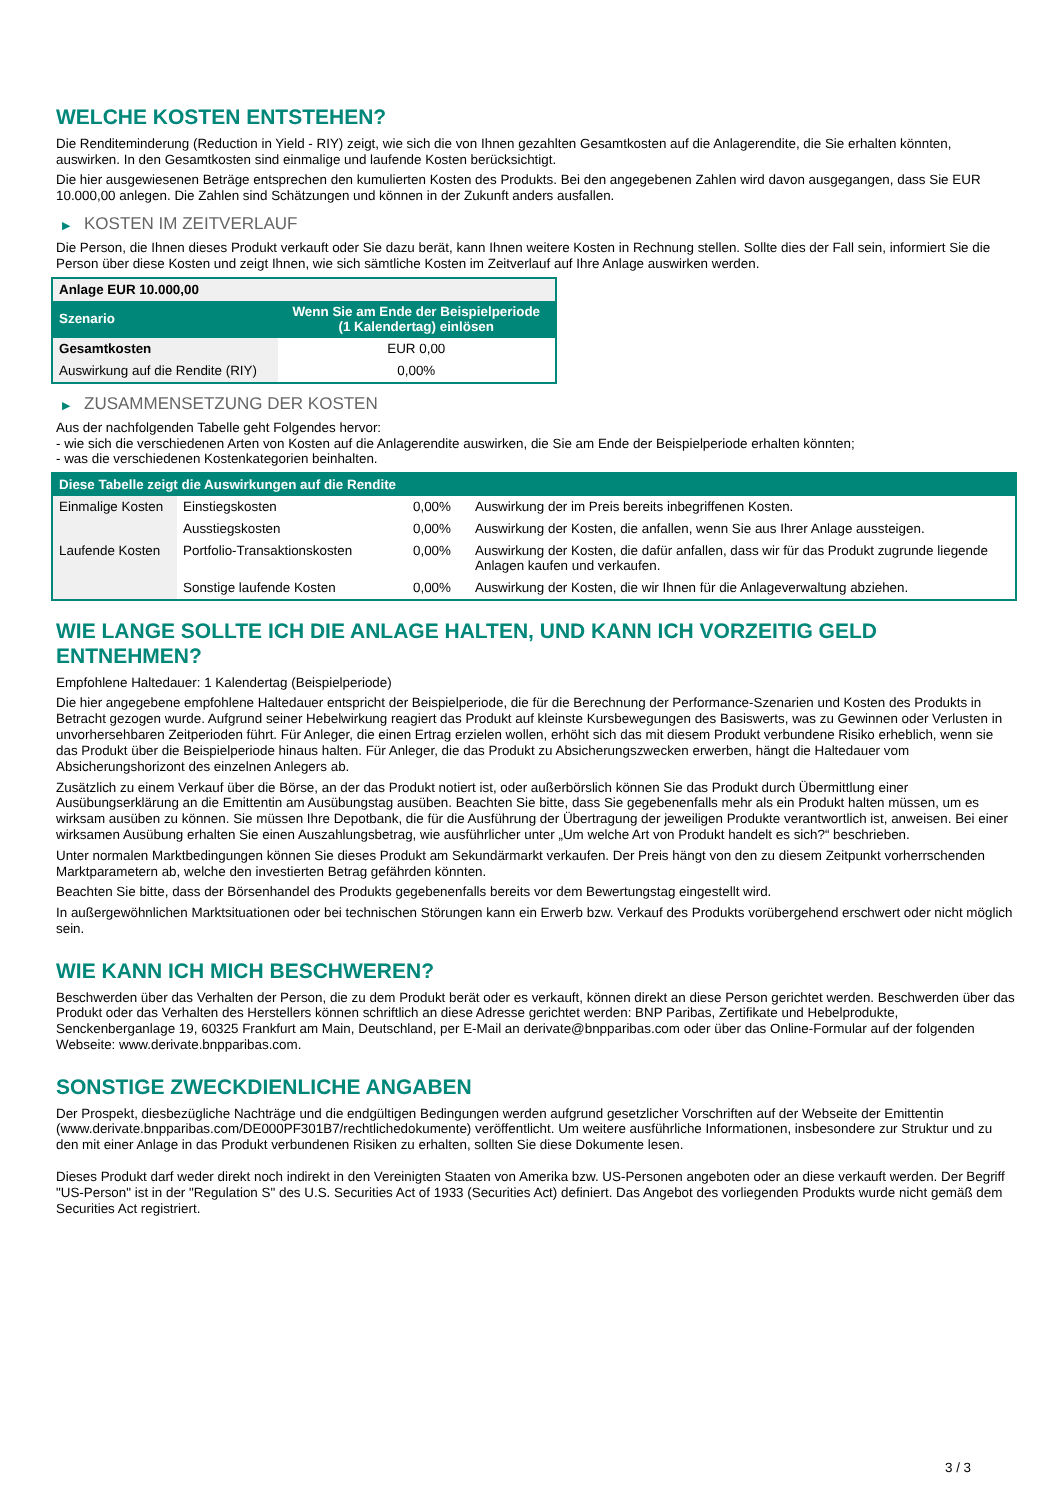WELCHE KOSTEN ENTSTEHEN?
Die Renditeminderung (Reduction in Yield - RIY) zeigt, wie sich die von Ihnen gezahlten Gesamtkosten auf die Anlagerendite, die Sie erhalten könnten, auswirken. In den Gesamtkosten sind einmalige und laufende Kosten berücksichtigt.
Die hier ausgewiesenen Beträge entsprechen den kumulierten Kosten des Produkts. Bei den angegebenen Zahlen wird davon ausgegangen, dass Sie EUR 10.000,00 anlegen. Die Zahlen sind Schätzungen und können in der Zukunft anders ausfallen.
▶ KOSTEN IM ZEITVERLAUF
Die Person, die Ihnen dieses Produkt verkauft oder Sie dazu berät, kann Ihnen weitere Kosten in Rechnung stellen. Sollte dies der Fall sein, informiert Sie die Person über diese Kosten und zeigt Ihnen, wie sich sämtliche Kosten im Zeitverlauf auf Ihre Anlage auswirken werden.
| Anlage EUR 10.000,00 | |
| Szenario | Wenn Sie am Ende der Beispielperiode (1 Kalendertag) einlösen |
| Gesamtkosten | EUR 0,00 |
| Auswirkung auf die Rendite (RIY) | 0,00% |
▶ ZUSAMMENSETZUNG DER KOSTEN
Aus der nachfolgenden Tabelle geht Folgendes hervor:
- wie sich die verschiedenen Arten von Kosten auf die Anlagerendite auswirken, die Sie am Ende der Beispielperiode erhalten könnten;
- was die verschiedenen Kostenkategorien beinhalten.
| Diese Tabelle zeigt die Auswirkungen auf die Rendite | | | |
| Einmalige Kosten | Einstiegskosten | 0,00% | Auswirkung der im Preis bereits inbegriffenen Kosten. |
| | Ausstiegskosten | 0,00% | Auswirkung der Kosten, die anfallen, wenn Sie aus Ihrer Anlage aussteigen. |
| Laufende Kosten | Portfolio-Transaktionskosten | 0,00% | Auswirkung der Kosten, die dafür anfallen, dass wir für das Produkt zugrunde liegende Anlagen kaufen und verkaufen. |
| | Sonstige laufende Kosten | 0,00% | Auswirkung der Kosten, die wir Ihnen für die Anlageverwaltung abziehen. |
WIE LANGE SOLLTE ICH DIE ANLAGE HALTEN, UND KANN ICH VORZEITIG GELD ENTNEHMEN?
Empfohlene Haltedauer: 1 Kalendertag (Beispielperiode)
Die hier angegebene empfohlene Haltedauer entspricht der Beispielperiode, die für die Berechnung der Performance-Szenarien und Kosten des Produkts in Betracht gezogen wurde. Aufgrund seiner Hebelwirkung reagiert das Produkt auf kleinste Kursbewegungen des Basiswerts, was zu Gewinnen oder Verlusten in unvorhersehbaren Zeitperioden führt. Für Anleger, die einen Ertrag erzielen wollen, erhöht sich das mit diesem Produkt verbundene Risiko erheblich, wenn sie das Produkt über die Beispielperiode hinaus halten. Für Anleger, die das Produkt zu Absicherungszwecken erwerben, hängt die Haltedauer vom Absicherungshorizont des einzelnen Anlegers ab.
Zusätzlich zu einem Verkauf über die Börse, an der das Produkt notiert ist, oder außerbörslich können Sie das Produkt durch Übermittlung einer Ausübungserklärung an die Emittentin am Ausübungstag ausüben. Beachten Sie bitte, dass Sie gegebenenfalls mehr als ein Produkt halten müssen, um es wirksam ausüben zu können. Sie müssen Ihre Depotbank, die für die Ausführung der Übertragung der jeweiligen Produkte verantwortlich ist, anweisen. Bei einer wirksamen Ausübung erhalten Sie einen Auszahlungsbetrag, wie ausführlicher unter „Um welche Art von Produkt handelt es sich?“ beschrieben.
Unter normalen Marktbedingungen können Sie dieses Produkt am Sekundärmarkt verkaufen. Der Preis hängt von den zu diesem Zeitpunkt vorherrschenden Marktparametern ab, welche den investierten Betrag gefährden könnten.
Beachten Sie bitte, dass der Börsenhandel des Produkts gegebenenfalls bereits vor dem Bewertungstag eingestellt wird.
In außergewöhnlichen Marktsituationen oder bei technischen Störungen kann ein Erwerb bzw. Verkauf des Produkts vorübergehend erschwert oder nicht möglich sein.
WIE KANN ICH MICH BESCHWEREN?
Beschwerden über das Verhalten der Person, die zu dem Produkt berät oder es verkauft, können direkt an diese Person gerichtet werden. Beschwerden über das Produkt oder das Verhalten des Herstellers können schriftlich an diese Adresse gerichtet werden: BNP Paribas, Zertifikate und Hebelprodukte, Senckenberganlage 19, 60325 Frankfurt am Main, Deutschland, per E-Mail an derivate@bnpparibas.com oder über das Online-Formular auf der folgenden Webseite: www.derivate.bnpparibas.com.
SONSTIGE ZWECKDIENLICHE ANGABEN
Der Prospekt, diesbezügliche Nachträge und die endgültigen Bedingungen werden aufgrund gesetzlicher Vorschriften auf der Webseite der Emittentin (www.derivate.bnpparibas.com/DE000PF301B7/rechtlichedokumente) veröffentlicht. Um weitere ausführliche Informationen, insbesondere zur Struktur und zu den mit einer Anlage in das Produkt verbundenen Risiken zu erhalten, sollten Sie diese Dokumente lesen.
Dieses Produkt darf weder direkt noch indirekt in den Vereinigten Staaten von Amerika bzw. US-Personen angeboten oder an diese verkauft werden. Der Begriff "US-Person" ist in der "Regulation S" des U.S. Securities Act of 1933 (Securities Act) definiert. Das Angebot des vorliegenden Produkts wurde nicht gemäß dem Securities Act registriert.
3 / 3